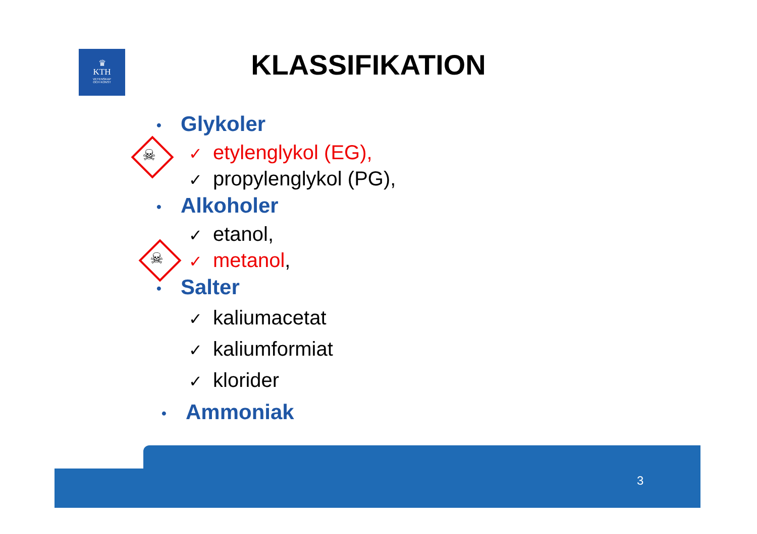♛
KTH
VETENSKAP
OCH KONST
KLASSIFIKATION
☠
☠
• Glykoler
✓ etylenglykol (EG),
✓ propylenglykol (PG),
• Alkoholer
✓ etanol,
✓ metanol,
• Salter
✓ kaliumacetat
✓ kaliumformiat
✓ klorider
• Ammoniak
3